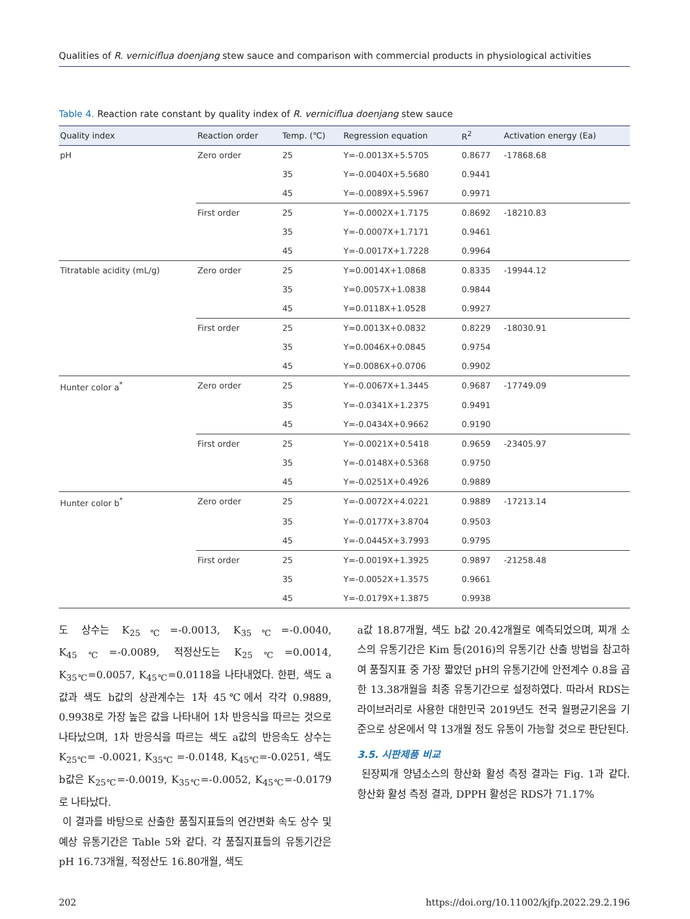Qualities of R. verniciflua doenjang stew sauce and comparison with commercial products in physiological activities
Table 4. Reaction rate constant by quality index of R. verniciflua doenjang stew sauce
| Quality index | Reaction order | Temp. (℃) | Regression equation | R<sup>2</sup> | Activation energy (Ea) |
| --- | --- | --- | --- | --- | --- |
| pH | Zero order | 25 | Y=-0.0013X+5.5705 | 0.8677 | -17868.68 |
| | | 35 | Y=-0.0040X+5.5680 | 0.9441 | |
| | | 45 | Y=-0.0089X+5.5967 | 0.9971 | |
| | First order | 25 | Y=-0.0002X+1.7175 | 0.8692 | -18210.83 |
| | | 35 | Y=-0.0007X+1.7171 | 0.9461 | |
| | | 45 | Y=-0.0017X+1.7228 | 0.9964 | |
| Titratable acidity (mL/g) | Zero order | 25 | Y=0.0014X+1.0868 | 0.8335 | -19944.12 |
| | | 35 | Y=0.0057X+1.0838 | 0.9844 | |
| | | 45 | Y=0.0118X+1.0528 | 0.9927 | |
| | First order | 25 | Y=0.0013X+0.0832 | 0.8229 | -18030.91 |
| | | 35 | Y=0.0046X+0.0845 | 0.9754 | |
| | | 45 | Y=0.0086X+0.0706 | 0.9902 | |
| Hunter color a<sup>*</sup> | Zero order | 25 | Y=-0.0067X+1.3445 | 0.9687 | -17749.09 |
| | | 35 | Y=-0.0341X+1.2375 | 0.9491 | |
| | | 45 | Y=-0.0434X+0.9662 | 0.9190 | |
| | First order | 25 | Y=-0.0021X+0.5418 | 0.9659 | -23405.97 |
| | | 35 | Y=-0.0148X+0.5368 | 0.9750 | |
| | | 45 | Y=-0.0251X+0.4926 | 0.9889 | |
| Hunter color b<sup>*</sup> | Zero order | 25 | Y=-0.0072X+4.0221 | 0.9889 | -17213.14 |
| | | 35 | Y=-0.0177X+3.8704 | 0.9503 | |
| | | 45 | Y=-0.0445X+3.7993 | 0.9795 | |
| | First order | 25 | Y=-0.0019X+1.3925 | 0.9897 | -21258.48 |
| | | 35 | Y=-0.0052X+1.3575 | 0.9661 | |
| | | 45 | Y=-0.0179X+1.3875 | 0.9938 | |
도 상수는 K<sub>25℃</sub>=-0.0013, K<sub>35℃</sub>=-0.0040, K<sub>45℃</sub>=-0.0089, 적정산도는 K<sub>25℃</sub>=0.0014, K<sub>35℃</sub>=0.0057, K<sub>45℃</sub>=0.0118을 나타내었다. 한편, 색도 a값과 색도 b값의 상관계수는 1차 45℃에서 각각 0.9889, 0.9938로 가장 높은 값을 나타내어 1차 반응식을 따르는 것으로 나타났으며, 1차 반응식을 따르는 색도 a값의 반응속도 상수는 K<sub>25℃</sub>= -0.0021, K<sub>35℃</sub> =-0.0148, K<sub>45℃</sub>=-0.0251, 색도 b값은 K<sub>25℃</sub>=-0.0019, K<sub>35℃</sub>=-0.0052, K<sub>45℃</sub>=-0.0179로 나타났다.
이 결과를 바탕으로 산출한 품질지표들의 연간변화 속도 상수 및 예상 유통기간은 Table 5와 같다. 각 품질지표들의 유통기간은 pH 16.73개월, 적정산도 16.80개월, 색도
a값 18.87개월, 색도 b값 20.42개월로 예측되었으며, 찌개 소스의 유통기간은 Kim 등(2016)의 유통기간 산출 방법을 참고하여 품질지표 중 가장 짧았던 pH의 유통기간에 안전계수 0.8을 곱한 13.38개월을 최종 유통기간으로 설정하였다. 따라서 RDS는 라이브러리로 사용한 대한민국 2019년도 전국 월평균기온을 기준으로 상온에서 약 13개월 정도 유통이 가능할 것으로 판단된다.
3.5. 시판제품 비교
된장찌개 양념소스의 항산화 활성 측정 결과는 Fig. 1과 같다. 항산화 활성 측정 결과, DPPH 활성은 RDS가 71.17%
202 https://doi.org/10.11002/kjfp.2022.29.2.196